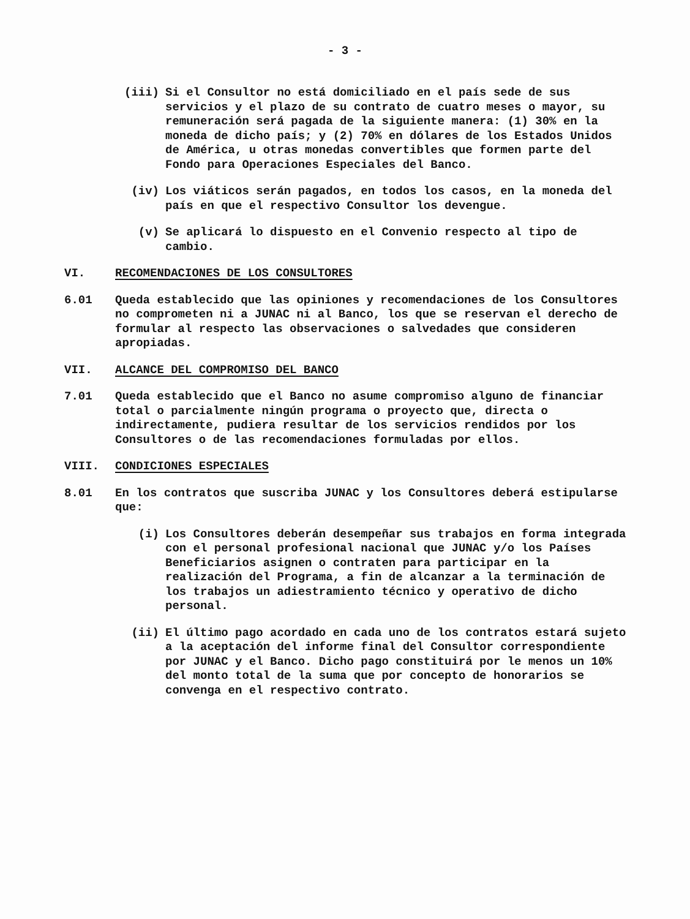- 3 -
(iii) Si el Consultor no está domiciliado en el país sede de sus servicios y el plazo de su contrato de cuatro meses o mayor, su remuneración será pagada de la siguiente manera: (1) 30% en la moneda de dicho país; y (2) 70% en dólares de los Estados Unidos de América, u otras monedas convertibles que formen parte del Fondo para Operaciones Especiales del Banco.
(iv) Los viáticos serán pagados, en todos los casos, en la moneda del país en que el respectivo Consultor los devengue.
(v) Se aplicará lo dispuesto en el Convenio respecto al tipo de cambio.
VI. RECOMENDACIONES DE LOS CONSULTORES
6.01 Queda establecido que las opiniones y recomendaciones de los Consultores no comprometen ni a JUNAC ni al Banco, los que se reservan el derecho de formular al respecto las observaciones o salvedades que consideren apropiadas.
VII. ALCANCE DEL COMPROMISO DEL BANCO
7.01 Queda establecido que el Banco no asume compromiso alguno de financiar total o parcialmente ningún programa o proyecto que, directa o indirectamente, pudiera resultar de los servicios rendidos por los Consultores o de las recomendaciones formuladas por ellos.
VIII. CONDICIONES ESPECIALES
8.01 En los contratos que suscriba JUNAC y los Consultores deberá estipularse que:
(i) Los Consultores deberán desempeñar sus trabajos en forma integrada con el personal profesional nacional que JUNAC y/o los Países Beneficiarios asignen o contraten para participar en la realización del Programa, a fin de alcanzar a la terminación de los trabajos un adiestramiento técnico y operativo de dicho personal.
(ii) El último pago acordado en cada uno de los contratos estará sujeto a la aceptación del informe final del Consultor correspondiente por JUNAC y el Banco. Dicho pago constituirá por le menos un 10% del monto total de la suma que por concepto de honorarios se convenga en el respectivo contrato.